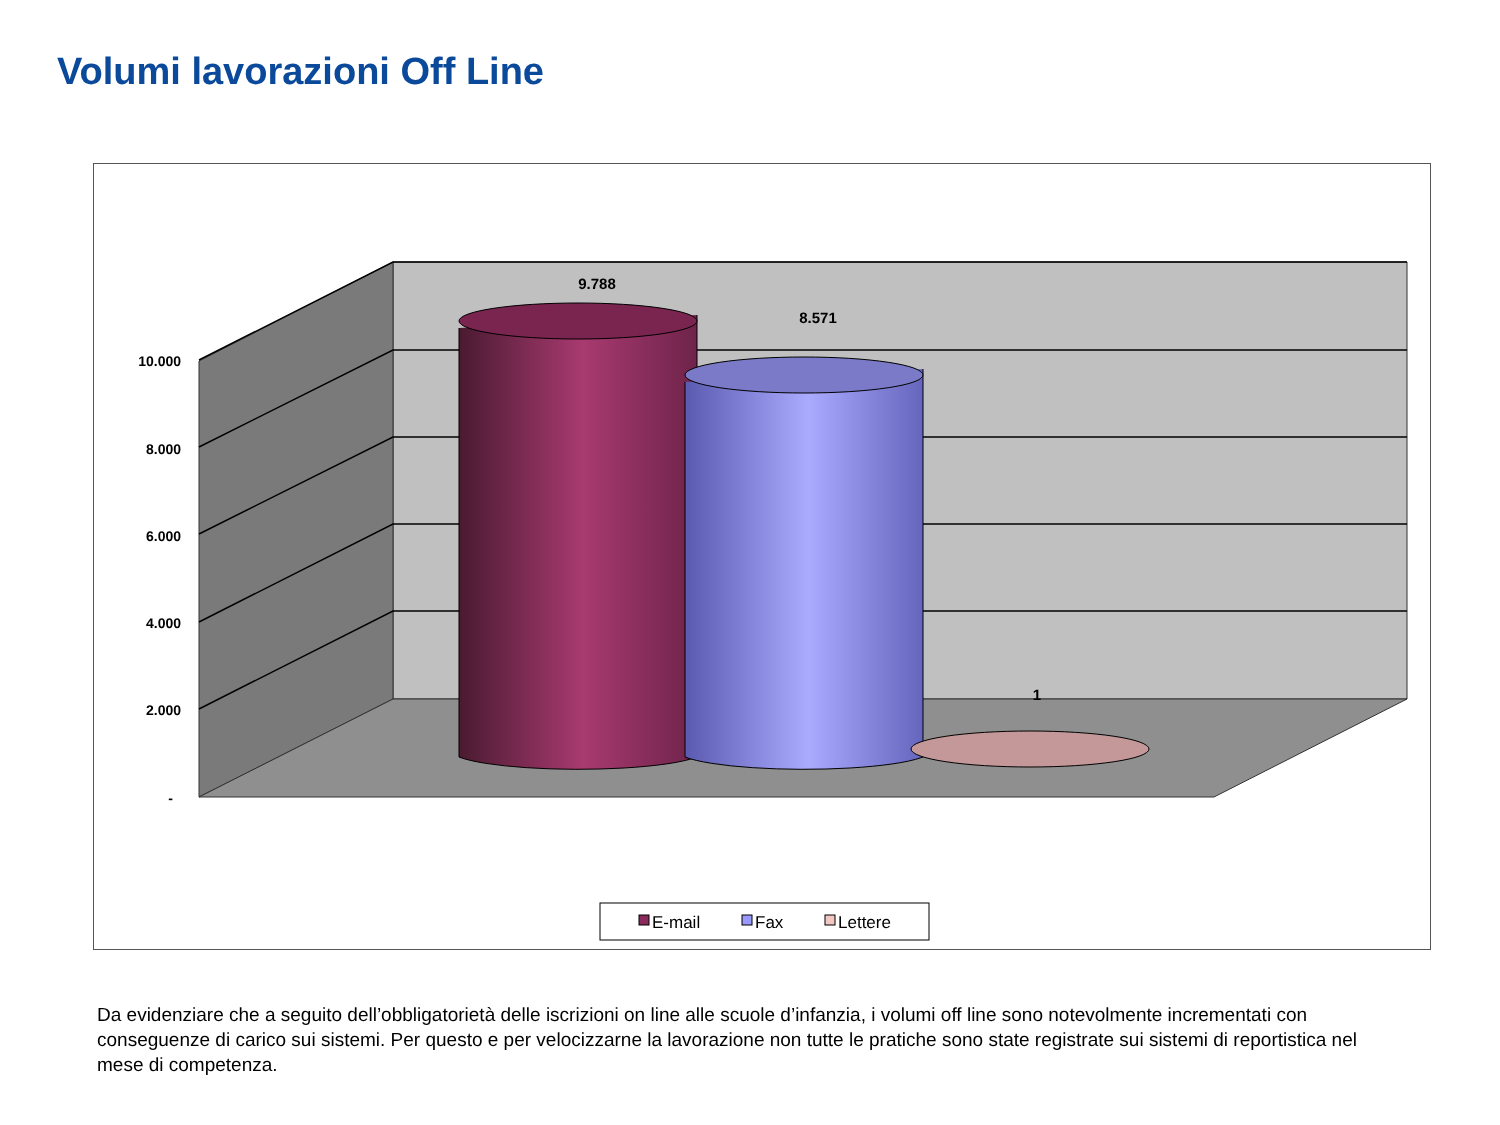Volumi lavorazioni Off Line
10.000
8.000
6.000
4.000
2.000
-
9.788
8.571
1
E-mail
Fax
Lettere
Da evidenziare che a seguito dell’obbligatorietà delle iscrizioni on line alle scuole d’infanzia, i volumi off line sono notevolmente incrementati con conseguenze di carico sui sistemi. Per questo e per velocizzarne la lavorazione non tutte le pratiche sono state registrate sui sistemi di reportistica nel mese di competenza.